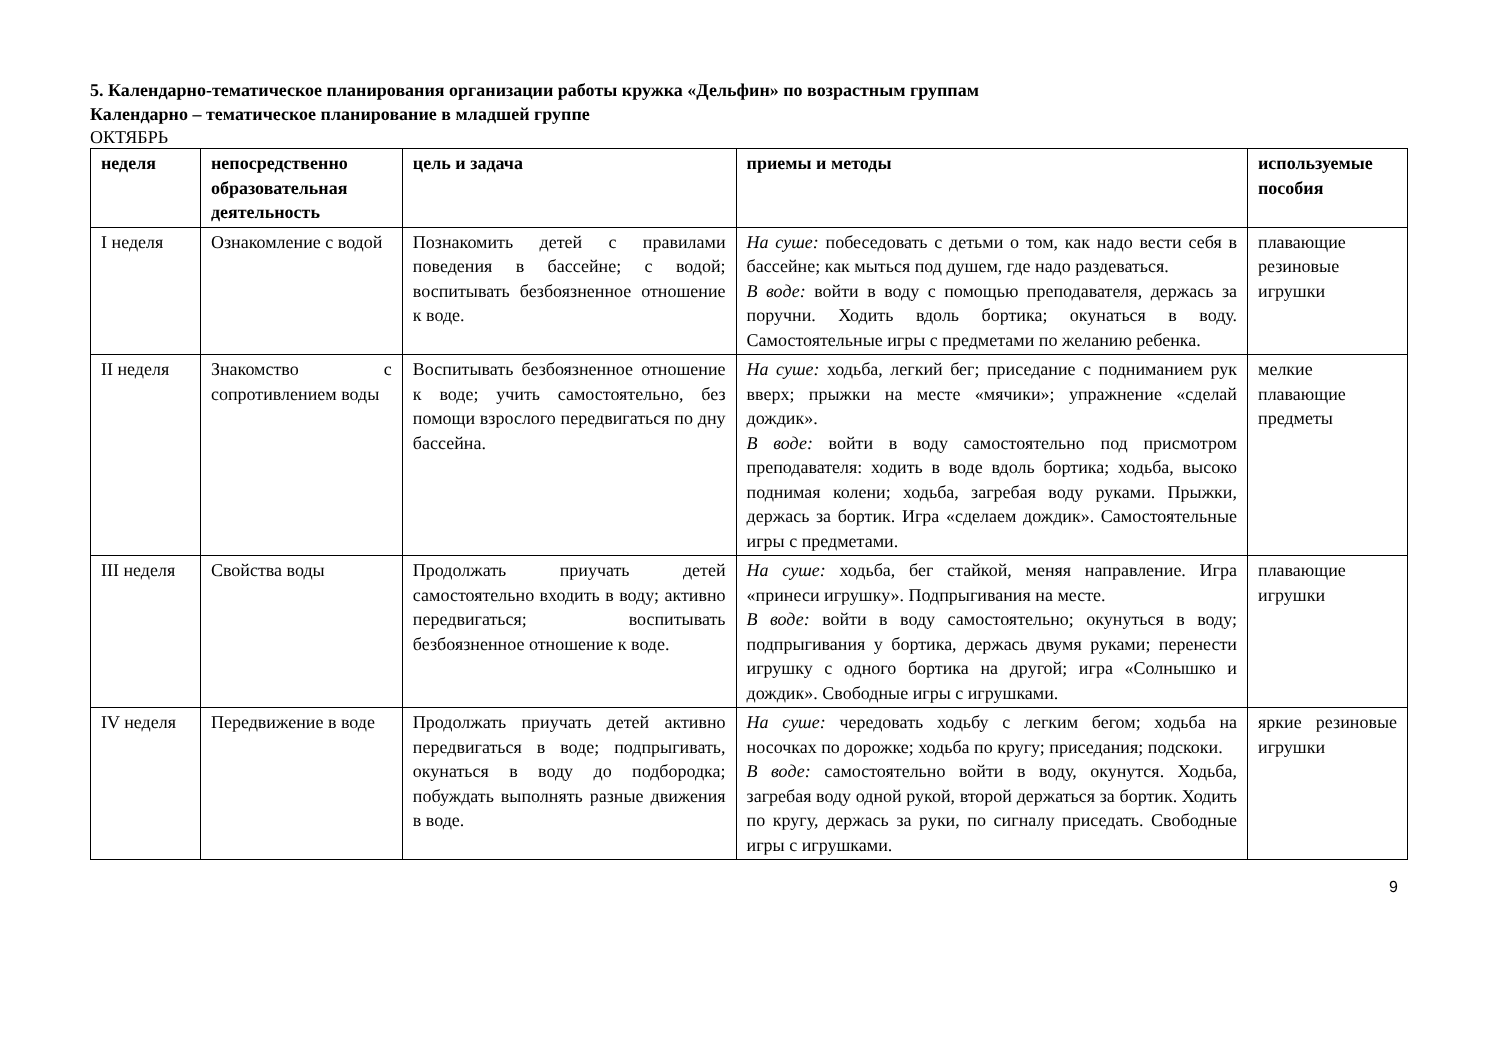5. Календарно-тематическое планирования организации работы кружка «Дельфин» по возрастным группам
Календарно – тематическое планирование в младшей группе
ОКТЯБРЬ
| неделя | непосредственно образовательная деятельность | цель и задача | приемы и методы | используемые пособия |
| --- | --- | --- | --- | --- |
| I неделя | Ознакомление с водой | Познакомить детей с правилами поведения в бассейне; с водой; воспитывать безбоязненное отношение к воде. | На суше: побеседовать с детьми о том, как надо вести себя в бассейне; как мыться под душем, где надо раздеваться. В воде: войти в воду с помощью преподавателя, держась за поручни. Ходить вдоль бортика; окунаться в воду. Самостоятельные игры с предметами по желанию ребенка. | плавающие резиновые игрушки |
| II неделя | Знакомство с сопротивлением воды | Воспитывать безбоязненное отношение к воде; учить самостоятельно, без помощи взрослого передвигаться по дну бассейна. | На суше: ходьба, легкий бег; приседание с подниманием рук вверх; прыжки на месте «мячики»; упражнение «сделай дождик». В воде: войти в воду самостоятельно под присмотром преподавателя: ходить в воде вдоль бортика; ходьба, высоко поднимая колени; ходьба, загребая воду руками. Прыжки, держась за бортик. Игра «сделаем дождик». Самостоятельные игры с предметами. | мелкие плавающие предметы |
| III неделя | Свойства воды | Продолжать приучать детей самостоятельно входить в воду; активно передвигаться; воспитывать безбоязненное отношение к воде. | На суше: ходьба, бег стайкой, меняя направление. Игра «принеси игрушку». Подпрыгивания на месте. В воде: войти в воду самостоятельно; окунуться в воду; подпрыгивания у бортика, держась двумя руками; перенести игрушку с одного бортика на другой; игра «Солнышко и дождик». Свободные игры с игрушками. | плавающие игрушки |
| IV неделя | Передвижение в воде | Продолжать приучать детей активно передвигаться в воде; подпрыгивать, окунаться в воду до подбородка; побуждать выполнять разные движения в воде. | На суше: чередовать ходьбу с легким бегом; ходьба на носочках по дорожке; ходьба по кругу; приседания; подскоки. В воде: самостоятельно войти в воду, окунутся. Ходьба, загребая воду одной рукой, второй держаться за бортик. Ходить по кругу, держась за руки, по сигналу приседать. Свободные игры с игрушками. | яркие резиновые игрушки |
9